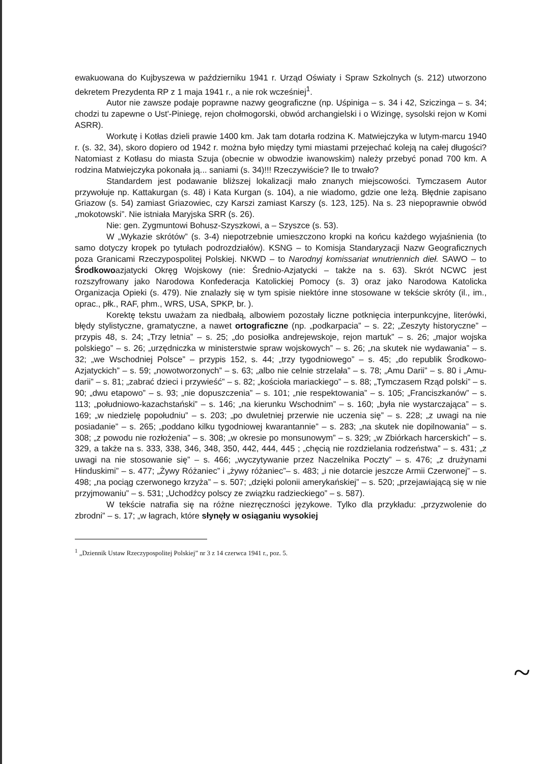ewakuowana do Kujbyszewa w październiku 1941 r. Urząd Oświaty i Spraw Szkolnych (s. 212) utworzono dekretem Prezydenta RP z 1 maja 1941 r., a nie rok wcześniej<sup>1</sup>.
Autor nie zawsze podaje poprawne nazwy geograficzne (np. Uśpiniga – s. 34 i 42, Sziczinga – s. 34; chodzi tu zapewne o Ust'-Piniegę, rejon chołmogorski, obwód archangielski i o Wizingę, sysolski rejon w Komi ASRR).
Workutę i Kotłas dzieli prawie 1400 km. Jak tam dotarła rodzina K. Matwiejczyka w lutym-marcu 1940 r. (s. 32, 34), skoro dopiero od 1942 r. można było między tymi miastami przejechać koleją na całej długości? Natomiast z Kotłasu do miasta Szuja (obecnie w obwodzie iwanowskim) należy przebyć ponad 700 km. A rodzina Matwiejczyka pokonała ją... saniami (s. 34)!!! Rzeczywiście? Ile to trwało?
Standardem jest podawanie bliższej lokalizacji mało znanych miejscowości. Tymczasem Autor przywołuje np. Kattakurgan (s. 48) i Kata Kurgan (s. 104), a nie wiadomo, gdzie one leżą. Błędnie zapisano Griazow (s. 54) zamiast Griazowiec, czy Karszi zamiast Karszy (s. 123, 125). Na s. 23 niepoprawnie obwód „mokotowski”. Nie istniała Maryjska SRR (s. 26).
Nie: gen. Zygmuntowi Bohusz-Szyszkowi, a – Szyszce (s. 53).
W „Wykazie skrótów” (s. 3-4) niepotrzebnie umieszczono kropki na końcu każdego wyjaśnienia (to samo dotyczy kropek po tytułach podrozdziałów). KSNG – to Komisja Standaryzacji Nazw Geograficznych poza Granicami Rzeczypospolitej Polskiej. NKWD – to Narodnyj komissariat wnutriennich dieł. SAWO – to Środkowoazjatycki Okręg Wojskowy (nie: Średnio-Azjatycki – także na s. 63). Skrót NCWC jest rozszyfrowany jako Narodowa Konfederacja Katolickiej Pomocy (s. 3) oraz jako Narodowa Katolicka Organizacja Opieki (s. 479). Nie znalazły się w tym spisie niektóre inne stosowane w tekście skróty (il., im., oprac., płk., RAF, phm., WRS, USA, SPKP, br. ).
Korektę tekstu uważam za niedbałą, albowiem pozostały liczne potknięcia interpunkcyjne, literówki, błędy stylistyczne, gramatyczne, a nawet ortograficzne (np. „podkarpacia” – s. 22; „Zeszyty historyczne” – przypis 48, s. 24; „Trzy letnia” – s. 25; „do posiołka andrejewskoje, rejon martuk” – s. 26; „major wojska polskiego” – s. 26; „urzędniczka w ministerstwie spraw wojskowych” – s. 26; „na skutek nie wydawania” – s. 32; „we Wschodniej Polsce” – przypis 152, s. 44; „trzy tygodniowego” – s. 45; „do republik Środkowo-Azjatyckich” – s. 59; „nowotworzonych” – s. 63; „albo nie celnie strzelała” – s. 78; „Amu Darii” – s. 80 i „Amu-darii” – s. 81; „zabrać dzieci i przywieść” – s. 82; „kościoła mariackiego” – s. 88; „Tymczasem Rząd polski” – s. 90; „dwu etapowo” – s. 93; „nie dopuszczenia” – s. 101; „nie respektowania” – s. 105; „Franciszkanów” – s. 113; „południowo-kazachstański” – s. 146; „na kierunku Wschodnim” – s. 160; „była nie wystarczająca” – s. 169; „w niedzielę popołudniu” – s. 203; „po dwuletniej przerwie nie uczenia się” – s. 228; „z uwagi na nie posiadanie” – s. 265; „poddano kilku tygodniowej kwarantannie” – s. 283; „na skutek nie dopilnowania” – s. 308; „z powodu nie rozłożenia” – s. 308; „w okresie po monsunowym” – s. 329; „w Zbiórkach harcerskich” – s. 329, a także na s. 333, 338, 346, 348, 350, 442, 444, 445 ; „chęcią nie rozdzielania rodzeństwa” – s. 431; „z uwagi na nie stosowanie się” – s. 466; „wyczytywanie przez Naczelnika Poczty” – s. 476; „z drużynami Hinduskimi” – s. 477; „Żywy Różaniec” i „żywy różaniec”– s. 483; „i nie dotarcie jeszcze Armii Czerwonej” – s. 498; „na pociąg czerwonego krzyża” – s. 507; „dzięki polonii amerykańskiej” – s. 520; „przejawiającą się w nie przyjmowaniu” – s. 531; „Uchodźcy polscy ze związku radzieckiego” – s. 587).
W tekście natrafia się na różne niezręczności językowe. Tylko dla przykładu: „przyzwolenie do zbrodni” – s. 17; „w łagrach, które słynęły w osiąganiu wysokiej
<sup>1</sup> „Dziennik Ustaw Rzeczypospolitej Polskiej” nr 3 z 14 czerwca 1941 r., poz. 5.
~